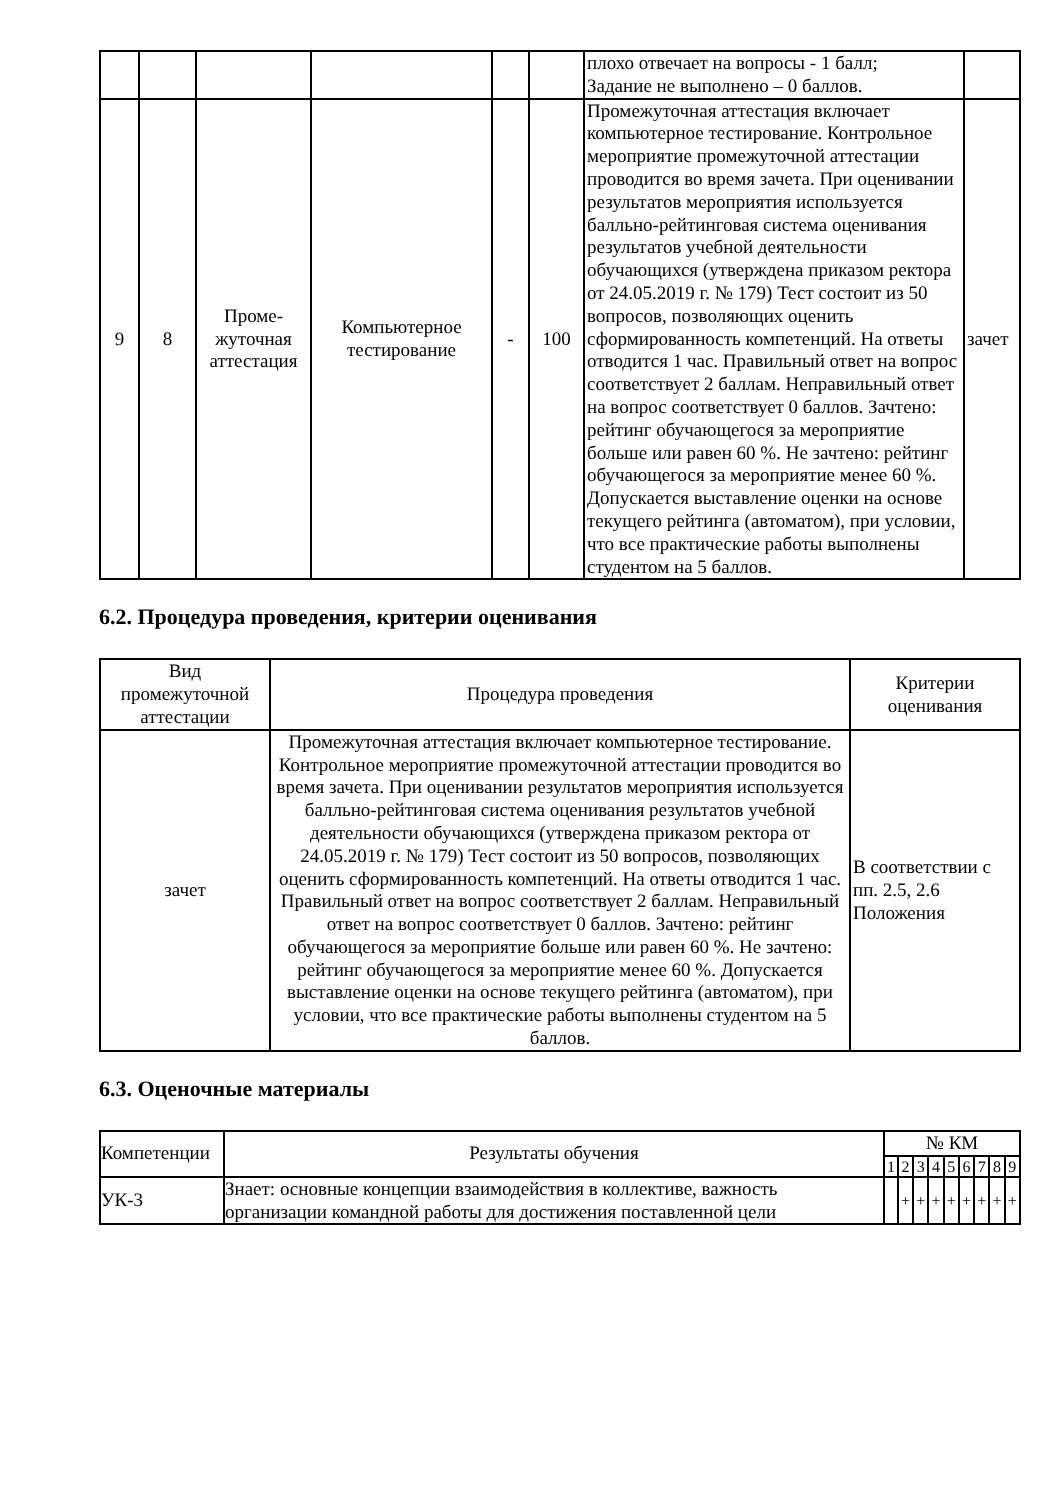| | | | | | | плохо отвечает на вопросы - 1 балл; Задание не выполнено – 0 баллов. | |
| 9 | 8 | Проме- жуточная аттестация | Компьютерное тестирование | - | 100 | Промежуточная аттестация включает компьютерное тестирование. Контрольное мероприятие промежуточной аттестации проводится во время зачета. При оценивании результатов мероприятия используется балльно-рейтинговая система оценивания результатов учебной деятельности обучающихся (утверждена приказом ректора от 24.05.2019 г. № 179) Тест состоит из 50 вопросов, позволяющих оценить сформированность компетенций. На ответы отводится 1 час. Правильный ответ на вопрос соответствует 2 баллам. Неправильный ответ на вопрос соответствует 0 баллов. Зачтено: рейтинг обучающегося за мероприятие больше или равен 60 %. Не зачтено: рейтинг обучающегося за мероприятие менее 60 %. Допускается выставление оценки на основе текущего рейтинга (автоматом), при условии, что все практические работы выполнены студентом на 5 баллов. | зачет |
6.2. Процедура проведения, критерии оценивания
| Вид промежуточной аттестации | Процедура проведения | Критерии оценивания |
| --- | --- | --- |
| зачет | Промежуточная аттестация включает компьютерное тестирование. Контрольное мероприятие промежуточной аттестации проводится во время зачета. При оценивании результатов мероприятия используется балльно-рейтинговая система оценивания результатов учебной деятельности обучающихся (утверждена приказом ректора от 24.05.2019 г. № 179) Тест состоит из 50 вопросов, позволяющих оценить сформированность компетенций. На ответы отводится 1 час. Правильный ответ на вопрос соответствует 2 баллам. Неправильный ответ на вопрос соответствует 0 баллов. Зачтено: рейтинг обучающегося за мероприятие больше или равен 60 %. Не зачтено: рейтинг обучающегося за мероприятие менее 60 %. Допускается выставление оценки на основе текущего рейтинга (автоматом), при условии, что все практические работы выполнены студентом на 5 баллов. | В соответствии с пп. 2.5, 2.6 Положения |
6.3. Оценочные материалы
| Компетенции | Результаты обучения | № КМ | | | | | | | | |
| | | 1 | 2 | 3 | 4 | 5 | 6 | 7 | 8 | 9 |
| УК-3 | Знает: основные концепции взаимодействия в коллективе, важность организации командной работы для достижения поставленной цели | | + | + | + | + | + | + | + | + |